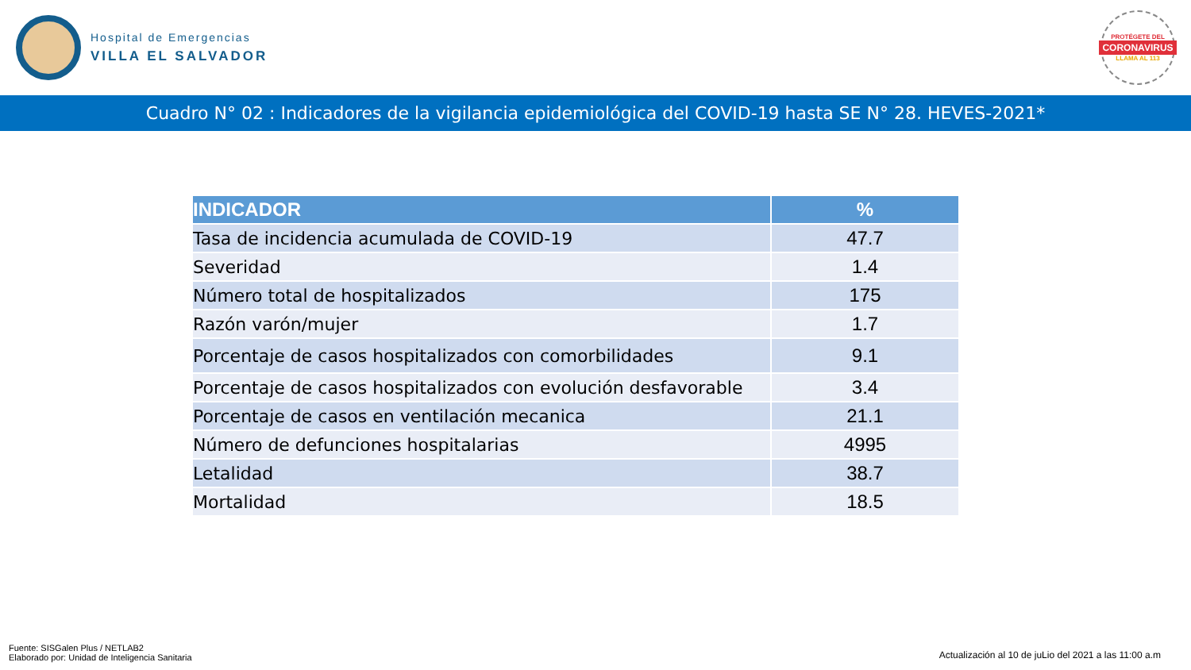Hospital de Emergencias
VILLA EL SALVADOR
PROTÉGETE DEL
CORONAVIRUS
LLAMA AL 113
Cuadro N° 02 : Indicadores de la vigilancia epidemiológica del COVID-19 hasta SE N° 28. HEVES-2021*
| INDICADOR | % |
| --- | --- |
| Tasa de incidencia acumulada de COVID-19 | 47.7 |
| Severidad | 1.4 |
| Número total de hospitalizados | 175 |
| Razón varón/mujer | 1.7 |
| Porcentaje de casos hospitalizados con comorbilidades | 9.1 |
| Porcentaje de casos hospitalizados con evolución desfavorable | 3.4 |
| Porcentaje de casos en ventilación mecanica | 21.1 |
| Número de defunciones hospitalarias | 4995 |
| Letalidad | 38.7 |
| Mortalidad | 18.5 |
Fuente: SISGalen Plus / NETLAB2
Elaborado por: Unidad de Inteligencia Sanitaria
Actualización al 10 de juLio del 2021 a las 11:00 a.m